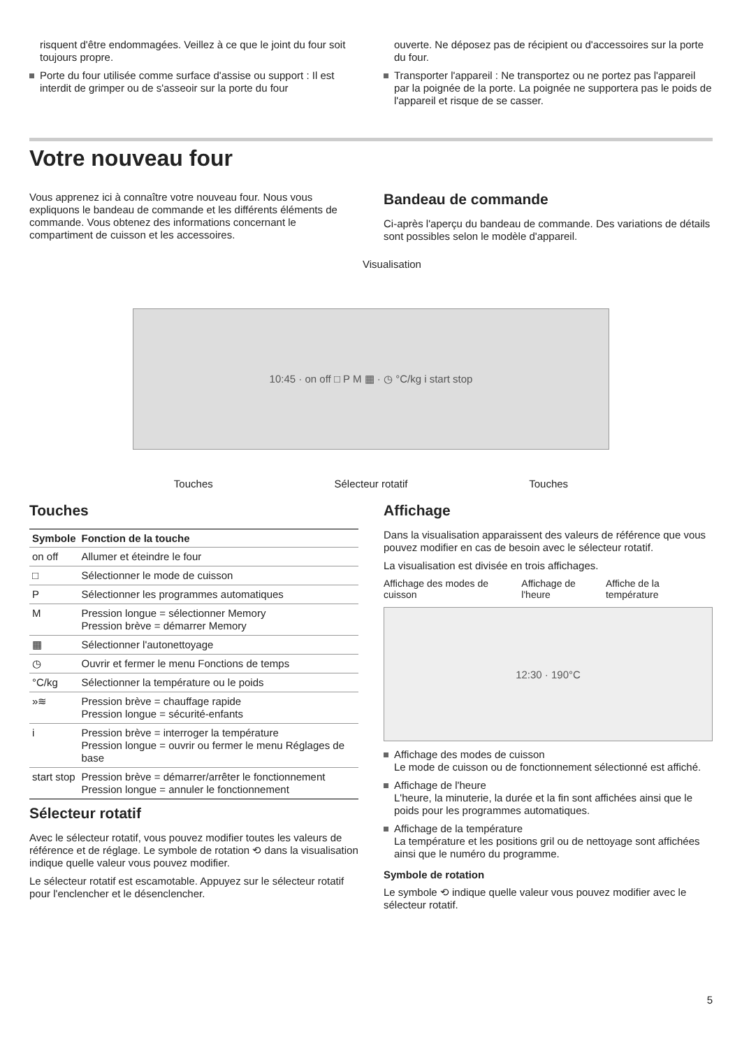risquent d'être endommagées. Veillez à ce que le joint du four soit toujours propre.
Porte du four utilisée comme surface d'assise ou support : Il est interdit de grimper ou de s'asseoir sur la porte du four
ouverte. Ne déposez pas de récipient ou d'accessoires sur la porte du four.
Transporter l'appareil : Ne transportez ou ne portez pas l'appareil par la poignée de la porte. La poignée ne supportera pas le poids de l'appareil et risque de se casser.
Votre nouveau four
Vous apprenez ici à connaître votre nouveau four. Nous vous expliquons le bandeau de commande et les différents éléments de commande. Vous obtenez des informations concernant le compartiment de cuisson et les accessoires.
Bandeau de commande
Ci-après l'aperçu du bandeau de commande. Des variations de détails sont possibles selon le modèle d'appareil.
Visualisation
10:45 · on off □ P M ▦ · ◷ °C/kg i start stop
Touches Sélecteur rotatif Touches
Touches
| Symbole | Fonction de la touche |
| --- | --- |
| on off | Allumer et éteindre le four |
| □ | Sélectionner le mode de cuisson |
| P | Sélectionner les programmes automatiques |
| M | Pression longue = sélectionner Memory Pression brève = démarrer Memory |
| ▦ | Sélectionner l'autonettoyage |
| ◷ | Ouvrir et fermer le menu Fonctions de temps |
| °C/kg | Sélectionner la température ou le poids |
| »≋ | Pression brève = chauffage rapide Pression longue = sécurité-enfants |
| i | Pression brève = interroger la température Pression longue = ouvrir ou fermer le menu Réglages de base |
| start stop | Pression brève = démarrer/arrêter le fonctionnement Pression longue = annuler le fonctionnement |
Sélecteur rotatif
Avec le sélecteur rotatif, vous pouvez modifier toutes les valeurs de référence et de réglage. Le symbole de rotation ⟲ dans la visualisation indique quelle valeur vous pouvez modifier.
Le sélecteur rotatif est escamotable. Appuyez sur le sélecteur rotatif pour l'enclencher et le désenclencher.
Affichage
Dans la visualisation apparaissent des valeurs de référence que vous pouvez modifier en cas de besoin avec le sélecteur rotatif.
La visualisation est divisée en trois affichages.
Affichage des modes de cuisson Affichage de l'heure Affiche de la température
12:30 · 190°C
Affichage des modes de cuisson
Le mode de cuisson ou de fonctionnement sélectionné est affiché.
Affichage de l'heure
L'heure, la minuterie, la durée et la fin sont affichées ainsi que le poids pour les programmes automatiques.
Affichage de la température
La température et les positions gril ou de nettoyage sont affichées ainsi que le numéro du programme.
Symbole de rotation
Le symbole ⟲ indique quelle valeur vous pouvez modifier avec le sélecteur rotatif.
5